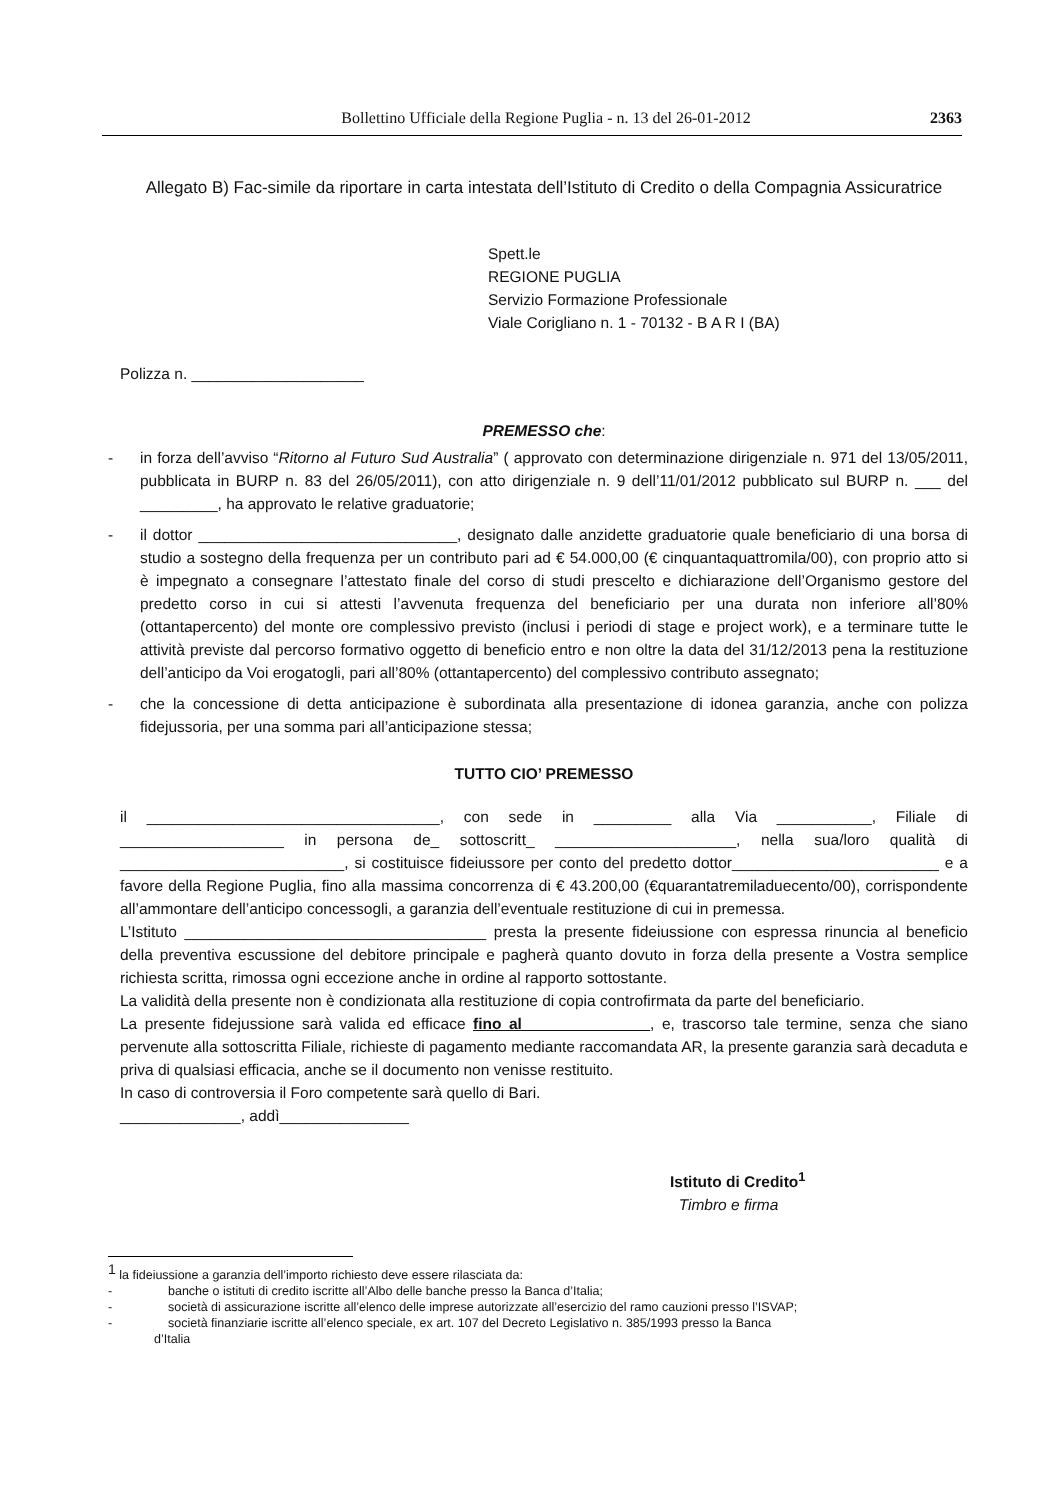Bollettino Ufficiale della Regione Puglia - n. 13 del 26-01-2012 2363
Allegato B) Fac-simile da riportare in carta intestata dell’Istituto di Credito o della Compagnia Assicuratrice
Spett.le
REGIONE PUGLIA
Servizio Formazione Professionale
Viale Corigliano n. 1 - 70132 - B A R I (BA)
Polizza n. ____________________
PREMESSO che:
- in forza dell’avviso “Ritorno al Futuro Sud Australia” ( approvato con determinazione dirigenziale n. 971 del 13/05/2011, pubblicata in BURP n. 83 del 26/05/2011), con atto dirigenziale n. 9 dell’11/01/2012 pubblicato sul BURP n. ___ del _________, ha approvato le relative graduatorie;
- il dottor ______________________________, designato dalle anzidette graduatorie quale beneficiario di una borsa di studio a sostegno della frequenza per un contributo pari ad € 54.000,00 (€ cinquantaquattromila/00), con proprio atto si è impegnato a consegnare l’attestato finale del corso di studi prescelto e dichiarazione dell’Organismo gestore del predetto corso in cui si attesti l’avvenuta frequenza del beneficiario per una durata non inferiore all’80% (ottantapercento) del monte ore complessivo previsto (inclusi i periodi di stage e project work), e a terminare tutte le attività previste dal percorso formativo oggetto di beneficio entro e non oltre la data del 31/12/2013 pena la restituzione dell’anticipo da Voi erogatogli, pari all’80% (ottantapercento) del complessivo contributo assegnato;
- che la concessione di detta anticipazione è subordinata alla presentazione di idonea garanzia, anche con polizza fidejussoria, per una somma pari all’anticipazione stessa;
TUTTO CIO’ PREMESSO
il __________________________________, con sede in _________ alla Via ___________, Filiale di ___________________ in persona de_ sottoscritt_ _____________________, nella sua/loro qualità di __________________________, si costituisce fideiussore per conto del predetto dottor________________________ e a favore della Regione Puglia, fino alla massima concorrenza di € 43.200,00 (€quarantatremiladuecento/00), corrispondente all’ammontare dell’anticipo concessogli, a garanzia dell’eventuale restituzione di cui in premessa.
L’Istituto ___________________________________ presta la presente fideiussione con espressa rinuncia al beneficio della preventiva escussione del debitore principale e pagherà quanto dovuto in forza della presente a Vostra semplice richiesta scritta, rimossa ogni eccezione anche in ordine al rapporto sottostante.
La validità della presente non è condizionata alla restituzione di copia controfirmata da parte del beneficiario.
La presente fidejussione sarà valida ed efficace fino al ______________, e, trascorso tale termine, senza che siano pervenute alla sottoscritta Filiale, richieste di pagamento mediante raccomandata AR, la presente garanzia sarà decaduta e priva di qualsiasi efficacia, anche se il documento non venisse restituito.
In caso di controversia il Foro competente sarà quello di Bari.
______________, addì_______________
Istituto di Credito<sup>1</sup>
Timbro e firma
<sup>1</sup> la fideiussione a garanzia dell’importo richiesto deve essere rilasciata da:
- banche o istituti di credito iscritte all’Albo delle banche presso la Banca d’Italia;
- società di assicurazione iscritte all’elenco delle imprese autorizzate all’esercizio del ramo cauzioni presso l’ISVAP;
- società finanziarie iscritte all’elenco speciale, ex art. 107 del Decreto Legislativo n. 385/1993 presso la Banca
d’Italia